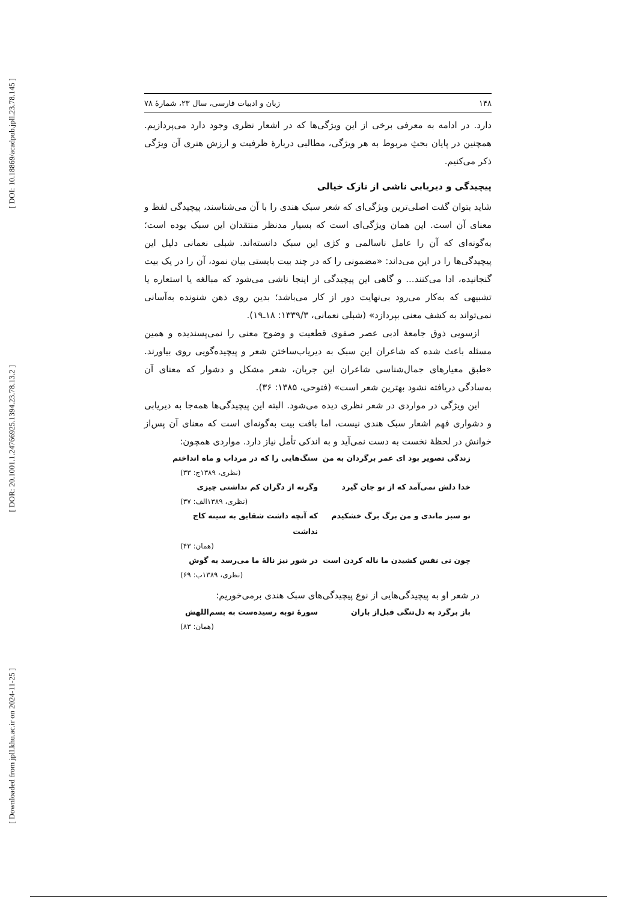[ DOI: 10.18869/acadpub.jpll.23.78.145 ]
[ DOR: 20.1001.1.24766925.1394.23.78.13.2 ]
[ Downloaded from jpll.khu.ac.ir on 2024-11-25 ]
۱۴۸ زبان و ادبیات فارسی، سال ۲۳، شمارهٔ ۷۸
دارد. در ادامه به معرفی برخی از این ویژگی‌ها که در اشعار نظری وجود دارد می‌پردازیم. همچنین در پایان بحثِ مربوط به هر ویژگی، مطالبی دربارهٔ ظرفیت و ارزش هنری آن ویژگی ذکر می‌کنیم.
پیچیدگی و دیریابی ناشی از نازک خیالی
شاید بتوان گفت اصلی‌ترین ویژگی‌ای که شعر سبک هندی را با آن می‌شناسند، پیچیدگی لفظ و معنای آن است. این همان ویژگی‌ای است که بسیار مدنظر منتقدان این سبک بوده است؛ به‌گونه‌ای که آن را عامل ناسالمی و کژی این سبک دانسته‌اند. شبلی نعمانی دلیل این پیچیدگی‌ها را در این می‌داند: «مضمونی را که در چند بیت بایستی بیان نمود، آن را در یک بیت گنجانیده، ادا می‌کنند... و گاهی این پیچیدگی از اینجا ناشی می‌شود که مبالغه یا استعاره یا تشبیهی که به‌کار می‌رود بی‌نهایت دور از کار می‌باشد؛ بدین روی ذهن شنونده به‌آسانی نمی‌تواند به کشف معنی بپردازد» (شبلی نعمانی، ۱۳۳۹/۳: ۱۸ـ۱۹).
ازسویی ذوق جامعهٔ ادبی عصر صفوی قطعیت و وضوح معنی را نمی‌پسندیده و همین مسئله باعث شده که شاعران این سبک به دیریاب‌ساختن شعر و پیچیده‌گویی روی بیاورند. «طبق معیارهای جمال‌شناسی شاعران این جریان، شعر مشکل و دشوار که معنای آن به‌سادگی دریافته نشود بهترین شعر است» (فتوحی، ۱۳۸۵: ۳۶).
این ویژگی در مواردی در شعر نظری دیده می‌شود. البته این پیچیدگی‌ها همه‌جا به دیریابی و دشواری فهم اشعار سبک هندی نیست، اما بافت بیت به‌گونه‌ای است که معنای آن پس‌از خوانش در لحظهٔ نخست به دست نمی‌آید و به اندکی تأمل نیاز دارد. مواردی همچون:
زندگی تصویر بود ای عمر برگردان به من
سنگ‌هایی را که در مرداب و ماه انداختم
(نظری، ۱۳۸۹ج: ۳۳)
خدا دلش نمی‌آمد که از تو جان گیرد
وگرنه از دگران کم نداشتی چیزی
(نظری، ۱۳۸۹الف: ۳۷)
تو سبز ماندی و من برگ برگ خشکیدم
که آنچه داشت شقایق به سینه کاج نداشت
(همان: ۴۳)
چون نی نفس کشیدن ما ناله کردن است
در شور نیز نالهٔ ما می‌رسد به گوش
(نظری، ۱۳۸۹ب: ۶۹)
در شعر او به پیچیدگی‌هایی از نوع پیچیدگی‌های سبک هندی برمی‌خوریم:
باز برگرد به دل‌تنگی قبل‌از باران
سورهٔ توبه رسیده‌ست به بسم‌اللهش
(همان: ۸۳)